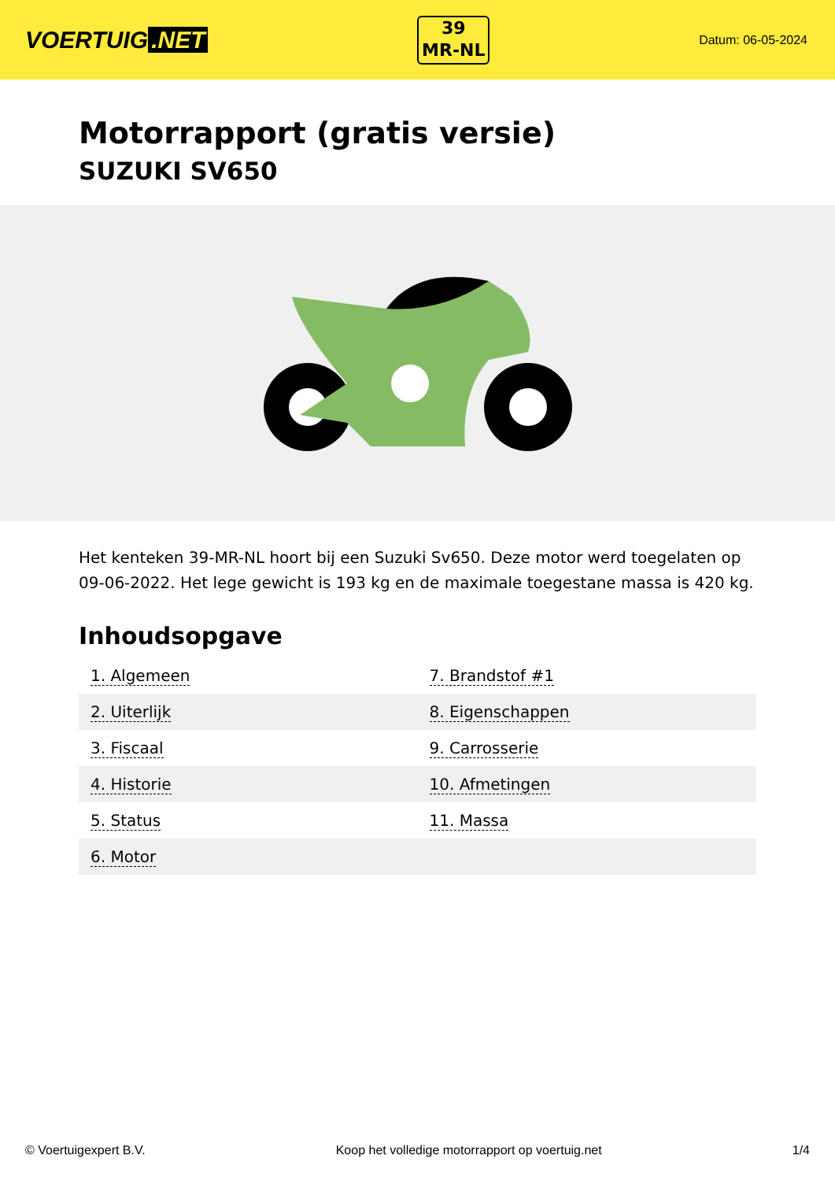VOERTUIG.NET
39
MR-NL
Datum: 06-05-2024
Motorrapport (gratis versie)
SUZUKI SV650
Het kenteken 39-MR-NL hoort bij een Suzuki Sv650. Deze motor werd toegelaten op 09-06-2022. Het lege gewicht is 193 kg en de maximale toegestane massa is 420 kg.
Inhoudsopgave
| 1. Algemeen | 7. Brandstof #1 |
| 2. Uiterlijk | 8. Eigenschappen |
| 3. Fiscaal | 9. Carrosserie |
| 4. Historie | 10. Afmetingen |
| 5. Status | 11. Massa |
| 6. Motor | |
© Voertuigexpert B.V. Koop het volledige motorrapport op voertuig.net 1/4